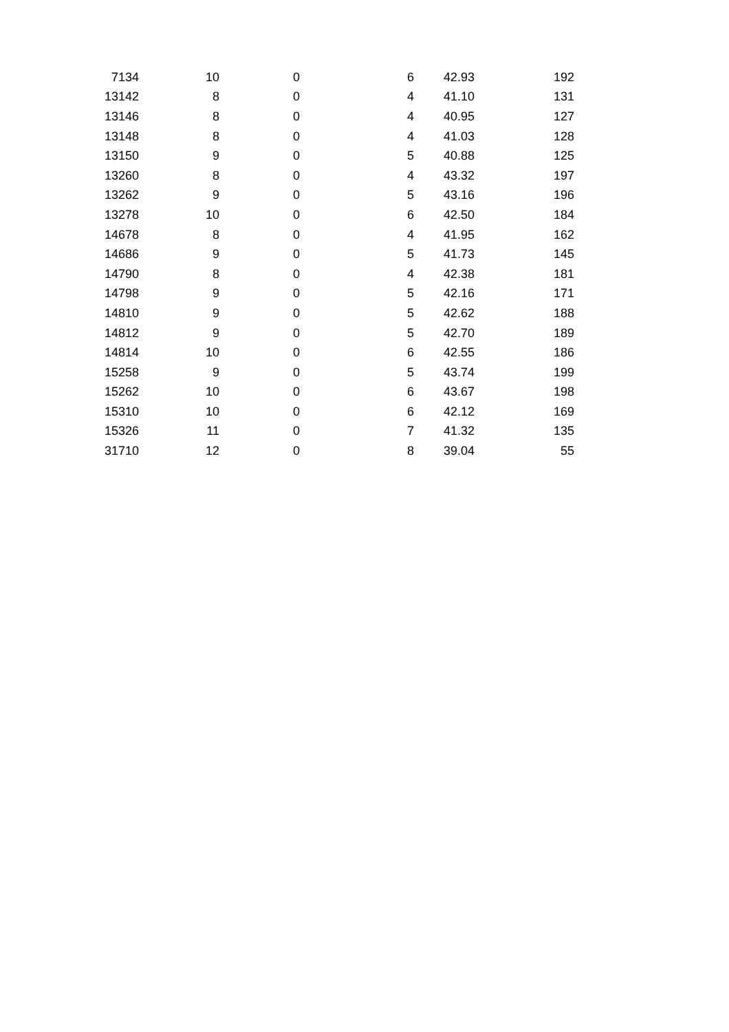| 7134 | 10 | 0 | 6 | 42.93 | 192 |
| 13142 | 8 | 0 | 4 | 41.10 | 131 |
| 13146 | 8 | 0 | 4 | 40.95 | 127 |
| 13148 | 8 | 0 | 4 | 41.03 | 128 |
| 13150 | 9 | 0 | 5 | 40.88 | 125 |
| 13260 | 8 | 0 | 4 | 43.32 | 197 |
| 13262 | 9 | 0 | 5 | 43.16 | 196 |
| 13278 | 10 | 0 | 6 | 42.50 | 184 |
| 14678 | 8 | 0 | 4 | 41.95 | 162 |
| 14686 | 9 | 0 | 5 | 41.73 | 145 |
| 14790 | 8 | 0 | 4 | 42.38 | 181 |
| 14798 | 9 | 0 | 5 | 42.16 | 171 |
| 14810 | 9 | 0 | 5 | 42.62 | 188 |
| 14812 | 9 | 0 | 5 | 42.70 | 189 |
| 14814 | 10 | 0 | 6 | 42.55 | 186 |
| 15258 | 9 | 0 | 5 | 43.74 | 199 |
| 15262 | 10 | 0 | 6 | 43.67 | 198 |
| 15310 | 10 | 0 | 6 | 42.12 | 169 |
| 15326 | 11 | 0 | 7 | 41.32 | 135 |
| 31710 | 12 | 0 | 8 | 39.04 | 55 |